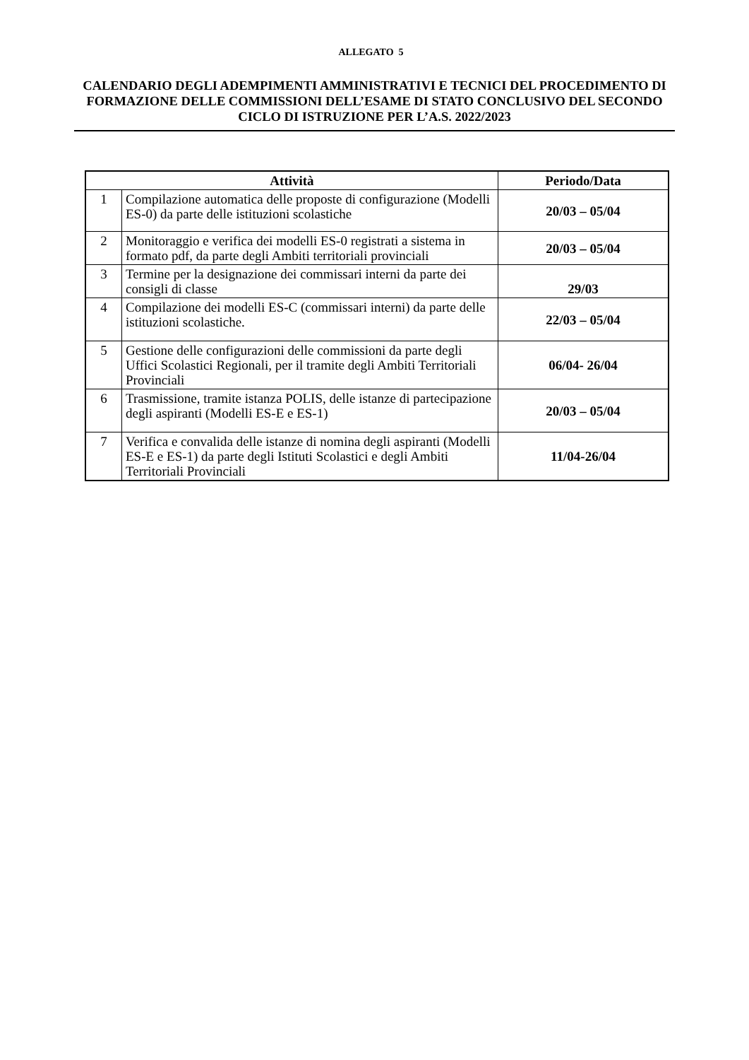ALLEGATO 5
CALENDARIO DEGLI ADEMPIMENTI AMMINISTRATIVI E TECNICI DEL PROCEDIMENTO DI FORMAZIONE DELLE COMMISSIONI DELL’ESAME DI STATO CONCLUSIVO DEL SECONDO CICLO DI ISTRUZIONE PER L’A.S. 2022/2023
| Attività | | Periodo/Data |
| --- | --- | --- |
| 1 | Compilazione automatica delle proposte di configurazione (Modelli ES-0) da parte delle istituzioni scolastiche | 20/03 – 05/04 |
| 2 | Monitoraggio e verifica dei modelli ES-0 registrati a sistema in formato pdf, da parte degli Ambiti territoriali provinciali | 20/03 – 05/04 |
| 3 | Termine per la designazione dei commissari interni da parte dei consigli di classe | 29/03 |
| 4 | Compilazione dei modelli ES-C (commissari interni) da parte delle istituzioni scolastiche. | 22/03 – 05/04 |
| 5 | Gestione delle configurazioni delle commissioni da parte degli Uffici Scolastici Regionali, per il tramite degli Ambiti Territoriali Provinciali | 06/04- 26/04 |
| 6 | Trasmissione, tramite istanza POLIS, delle istanze di partecipazione degli aspiranti (Modelli ES-E e ES-1) | 20/03 – 05/04 |
| 7 | Verifica e convalida delle istanze di nomina degli aspiranti (Modelli ES-E e ES-1) da parte degli Istituti Scolastici e degli Ambiti Territoriali Provinciali | 11/04-26/04 |